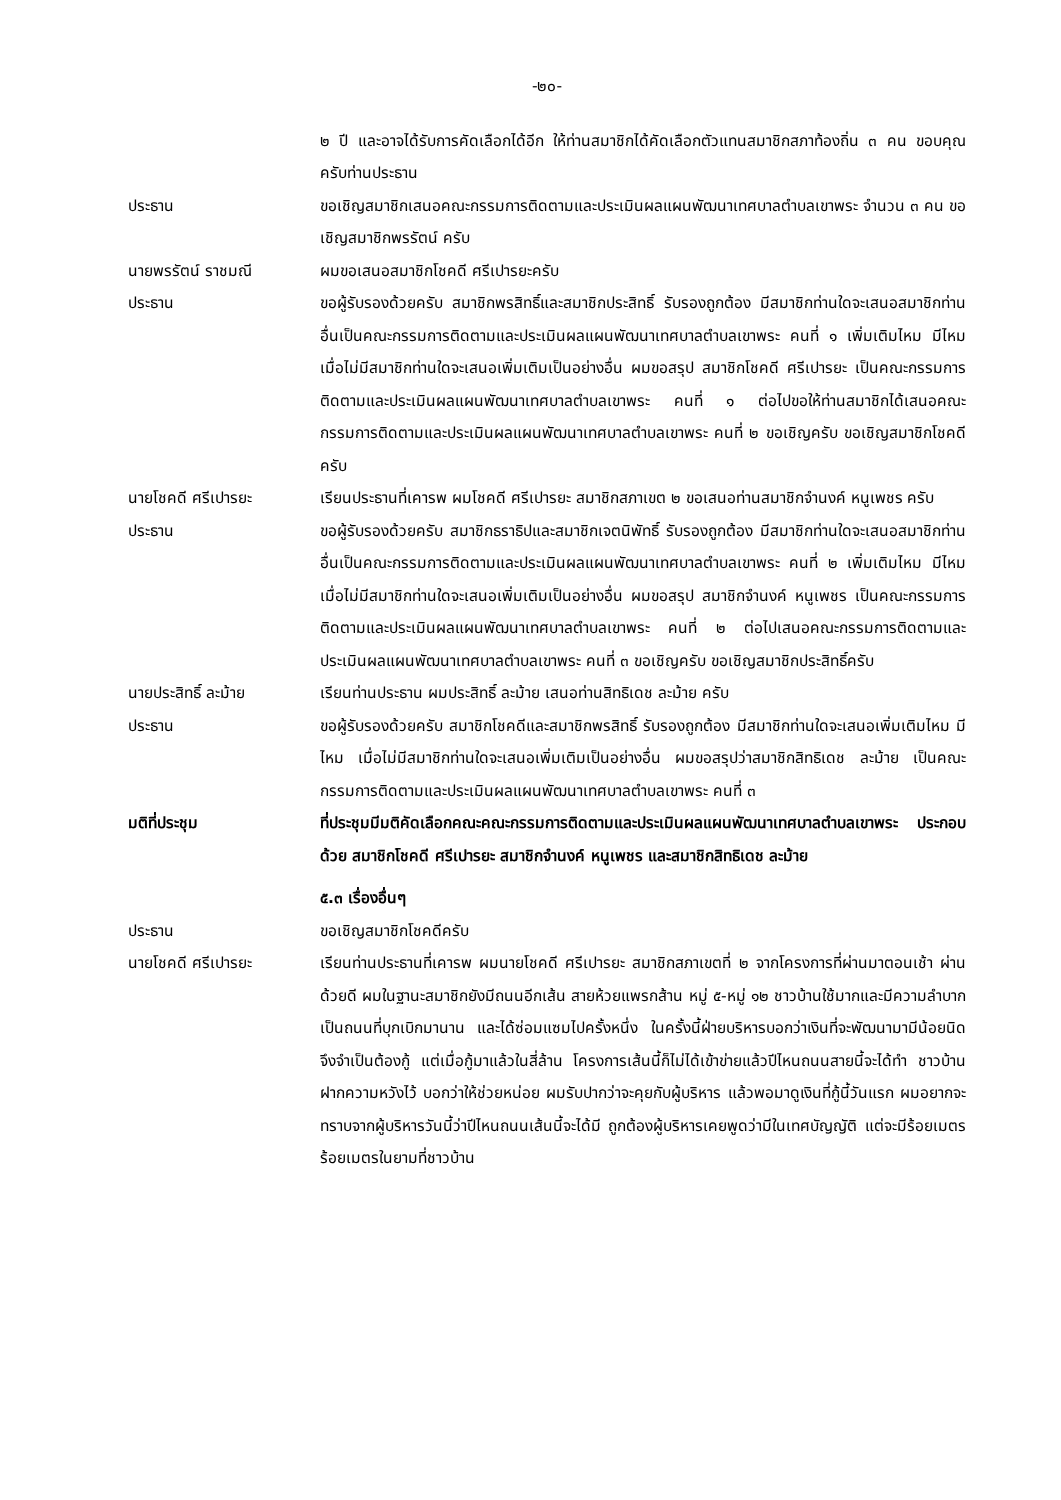-๒๐-
๒ ปี และอาจได้รับการคัดเลือกได้อีก ให้ท่านสมาชิกได้คัดเลือกตัวแทนสมาชิกสภาท้องถิ่น ๓ คน ขอบคุณครับท่านประธาน
ประธาน ขอเชิญสมาชิกเสนอคณะกรรมการติดตามและประเมินผลแผนพัฒนาเทศบาลตำบลเขาพระ จำนวน ๓ คน ขอเชิญสมาชิกพรรัตน์ ครับ
นายพรรัตน์ ราชมณี ผมขอเสนอสมาชิกโชคดี ศรีเปารยะครับ
ประธาน ขอผู้รับรองด้วยครับ สมาชิกพรสิทธิ์และสมาชิกประสิทธิ์ รับรองถูกต้อง มีสมาชิกท่านใดจะเสนอสมาชิกท่านอื่นเป็นคณะกรรมการติดตามและประเมินผลแผนพัฒนาเทศบาลตำบลเขาพระ คนที่ ๑ เพิ่มเติมไหม มีไหม เมื่อไม่มีสมาชิกท่านใดจะเสนอเพิ่มเติมเป็นอย่างอื่น ผมขอสรุป สมาชิกโชคดี ศรีเปารยะ เป็นคณะกรรมการติดตามและประเมินผลแผนพัฒนาเทศบาลตำบลเขาพระ คนที่ ๑ ต่อไปขอให้ท่านสมาชิกได้เสนอคณะกรรมการติดตามและประเมินผลแผนพัฒนาเทศบาลตำบลเขาพระ คนที่ ๒ ขอเชิญครับ ขอเชิญสมาชิกโชคดีครับ
นายโชคดี ศรีเปารยะ เรียนประธานที่เคารพ ผมโชคดี ศรีเปารยะ สมาชิกสภาเขต ๒ ขอเสนอท่านสมาชิกจำนงค์ หนูเพชร ครับ
ประธาน ขอผู้รับรองด้วยครับ สมาชิกธราธิปและสมาชิกเจตนิพัทธิ์ รับรองถูกต้อง มีสมาชิกท่านใดจะเสนอสมาชิกท่านอื่นเป็นคณะกรรมการติดตามและประเมินผลแผนพัฒนาเทศบาลตำบลเขาพระ คนที่ ๒ เพิ่มเติมไหม มีไหม เมื่อไม่มีสมาชิกท่านใดจะเสนอเพิ่มเติมเป็นอย่างอื่น ผมขอสรุป สมาชิกจำนงค์ หนูเพชร เป็นคณะกรรมการติดตามและประเมินผลแผนพัฒนาเทศบาลตำบลเขาพระ คนที่ ๒ ต่อไปเสนอคณะกรรมการติดตามและประเมินผลแผนพัฒนาเทศบาลตำบลเขาพระ คนที่ ๓ ขอเชิญครับ ขอเชิญสมาชิกประสิทธิ์ครับ
นายประสิทธิ์ ละม้าย เรียนท่านประธาน ผมประสิทธิ์ ละม้าย เสนอท่านสิทธิเดช ละม้าย ครับ
ประธาน ขอผู้รับรองด้วยครับ สมาชิกโชคดีและสมาชิกพรสิทธิ์ รับรองถูกต้อง มีสมาชิกท่านใดจะเสนอเพิ่มเติมไหม มีไหม เมื่อไม่มีสมาชิกท่านใดจะเสนอเพิ่มเติมเป็นอย่างอื่น ผมขอสรุปว่าสมาชิกสิทธิเดช ละม้าย เป็นคณะกรรมการติดตามและประเมินผลแผนพัฒนาเทศบาลตำบลเขาพระ คนที่ ๓
มติที่ประชุม ที่ประชุมมีมติคัดเลือกคณะคณะกรรมการติดตามและประเมินผลแผนพัฒนาเทศบาลตำบลเขาพระ ประกอบด้วย สมาชิกโชคดี ศรีเปารยะ สมาชิกจำนงค์ หนูเพชร และสมาชิกสิทธิเดช ละม้าย
๕.๓ เรื่องอื่นๆ
ประธาน ขอเชิญสมาชิกโชคดีครับ
นายโชคดี ศรีเปารยะ เรียนท่านประธานที่เคารพ ผมนายโชคดี ศรีเปารยะ สมาชิกสภาเขตที่ ๒ จากโครงการที่ผ่านมาตอนเช้า ผ่านด้วยดี ผมในฐานะสมาชิกยังมีถนนอีกเส้น สายห้วยแพรกส้าน หมู่ ๕-หมู่ ๑๒ ชาวบ้านใช้มากและมีความลำบาก เป็นถนนที่บุกเบิกมานาน และได้ซ่อมแซมไปครั้งหนึ่ง ในครั้งนี้ฝ่ายบริหารบอกว่าเงินที่จะพัฒนามามีน้อยนิด จึงจำเป็นต้องกู้ แต่เมื่อกู้มาแล้วในสี่ล้าน โครงการเส้นนี้ก็ไม่ได้เข้าข่ายแล้วปีไหนถนนสายนี้จะได้ทำ ชาวบ้านฝากความหวังไว้ บอกว่าให้ช่วยหน่อย ผมรับปากว่าจะคุยกับผู้บริหาร แล้วพอมาดูเงินที่กู้นี้วันแรก ผมอยากจะทราบจากผู้บริหารวันนี้ว่าปีไหนถนนเส้นนี้จะได้มี ถูกต้องผู้บริหารเคยพูดว่ามีในเทศบัญญัติ แต่จะมีร้อยเมตร ร้อยเมตรในยามที่ชาวบ้าน